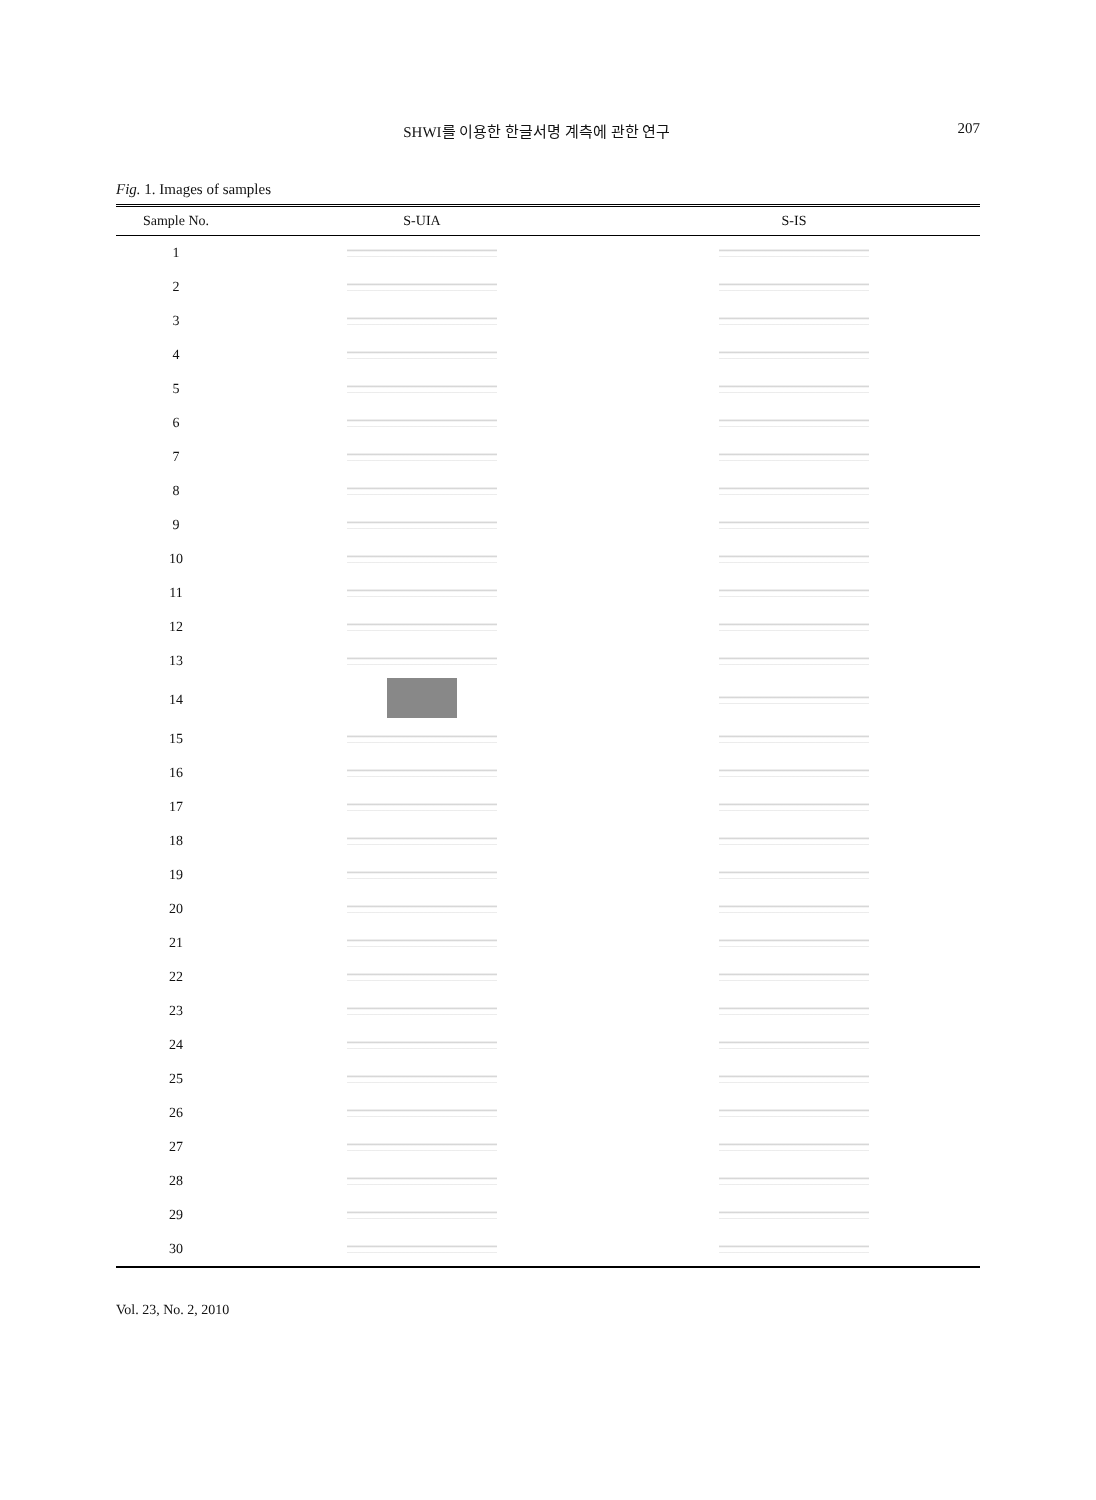SHWI를 이용한 한글서명 계측에 관한 연구 207
Fig. 1. Images of samples
| Sample No. | S-UIA | S-IS |
| --- | --- | --- |
| 1 | | |
| 2 | | |
| 3 | | |
| 4 | | |
| 5 | | |
| 6 | | |
| 7 | | |
| 8 | | |
| 9 | | |
| 10 | | |
| 11 | | |
| 12 | | |
| 13 | | |
| 14 | | |
| 15 | | |
| 16 | | |
| 17 | | |
| 18 | | |
| 19 | | |
| 20 | | |
| 21 | | |
| 22 | | |
| 23 | | |
| 24 | | |
| 25 | | |
| 26 | | |
| 27 | | |
| 28 | | |
| 29 | | |
| 30 | | |
Vol. 23, No. 2, 2010